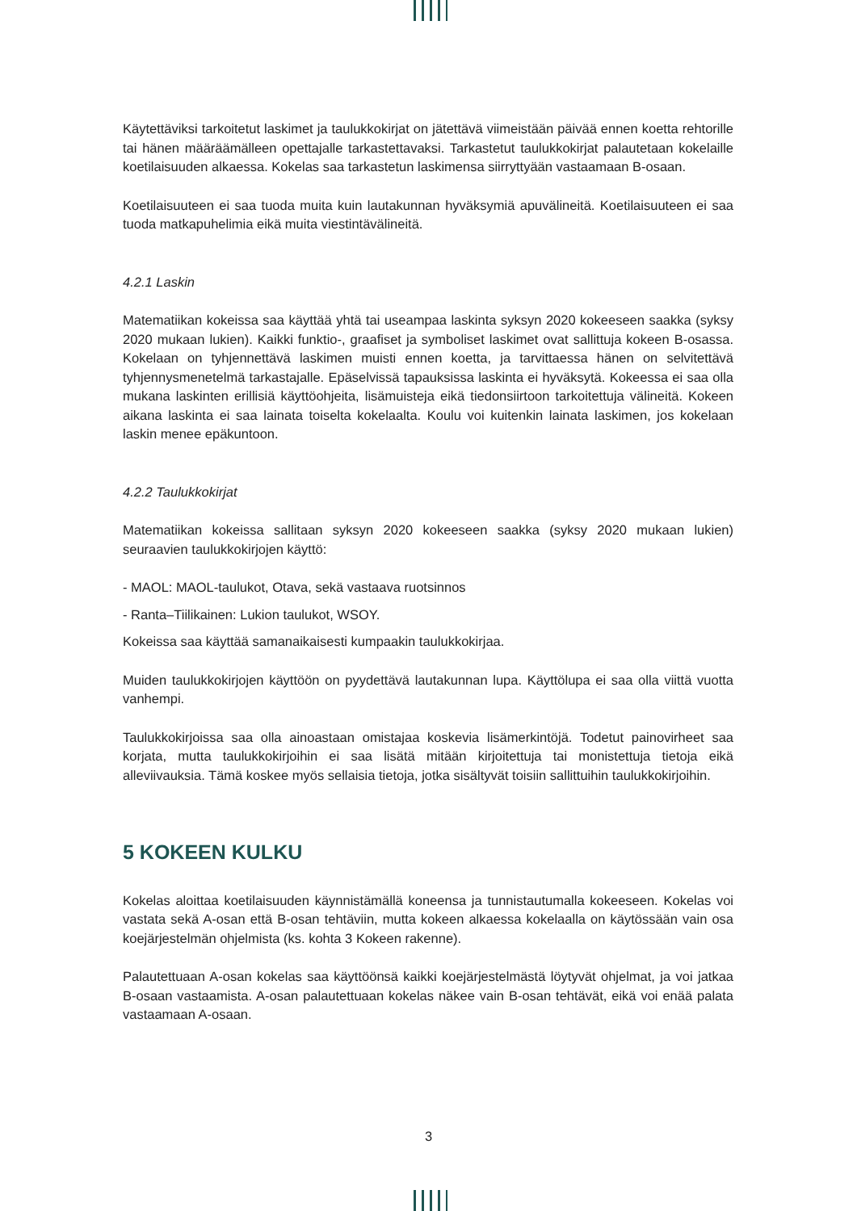Käytettäviksi tarkoitetut laskimet ja taulukkokirjat on jätettävä viimeistään päivää ennen koetta rehtorille tai hänen määräämälleen opettajalle tarkastettavaksi. Tarkastetut taulukkokirjat palautetaan kokelaille koetilaisuuden alkaessa. Kokelas saa tarkastetun laskimensa siirryttyään vastaamaan B-osaan.
Koetilaisuuteen ei saa tuoda muita kuin lautakunnan hyväksymiä apuvälineitä. Koetilaisuuteen ei saa tuoda matkapuhelimia eikä muita viestintävälineitä.
4.2.1 Laskin
Matematiikan kokeissa saa käyttää yhtä tai useampaa laskinta syksyn 2020 kokeeseen saakka (syksy 2020 mukaan lukien). Kaikki funktio-, graafiset ja symboliset laskimet ovat sallittuja kokeen B-osassa. Kokelaan on tyhjennettävä laskimen muisti ennen koetta, ja tarvittaessa hänen on selvitettävä tyhjennysmenetelmä tarkastajalle. Epäselvissä tapauksissa laskinta ei hyväksytä. Kokeessa ei saa olla mukana laskinten erillisiä käyttöohjeita, lisämuisteja eikä tiedonsiirtoon tarkoitettuja välineitä. Kokeen aikana laskinta ei saa lainata toiselta kokelaalta. Koulu voi kuitenkin lainata laskimen, jos kokelaan laskin menee epäkuntoon.
4.2.2 Taulukkokirjat
Matematiikan kokeissa sallitaan syksyn 2020 kokeeseen saakka (syksy 2020 mukaan lukien) seuraavien taulukkokirjojen käyttö:
- MAOL: MAOL-taulukot, Otava, sekä vastaava ruotsinnos
- Ranta–Tiilikainen: Lukion taulukot, WSOY.
Kokeissa saa käyttää samanaikaisesti kumpaakin taulukkokirjaa.
Muiden taulukkokirjojen käyttöön on pyydettävä lautakunnan lupa. Käyttölupa ei saa olla viittä vuotta vanhempi.
Taulukkokirjoissa saa olla ainoastaan omistajaa koskevia lisämerkintöjä. Todetut painovirheet saa korjata, mutta taulukkokirjoihin ei saa lisätä mitään kirjoitettuja tai monistettuja tietoja eikä alleviivauksia. Tämä koskee myös sellaisia tietoja, jotka sisältyvät toisiin sallittuihin taulukkokirjoihin.
5 KOKEEN KULKU
Kokelas aloittaa koetilaisuuden käynnistämällä koneensa ja tunnistautumalla kokeeseen. Kokelas voi vastata sekä A-osan että B-osan tehtäviin, mutta kokeen alkaessa kokelaalla on käytössään vain osa koejärjestelmän ohjelmista (ks. kohta 3 Kokeen rakenne).
Palautettuaan A-osan kokelas saa käyttöönsä kaikki koejärjestelmästä löytyvät ohjelmat, ja voi jatkaa B-osaan vastaamista. A-osan palautettuaan kokelas näkee vain B-osan tehtävät, eikä voi enää palata vastaamaan A-osaan.
3